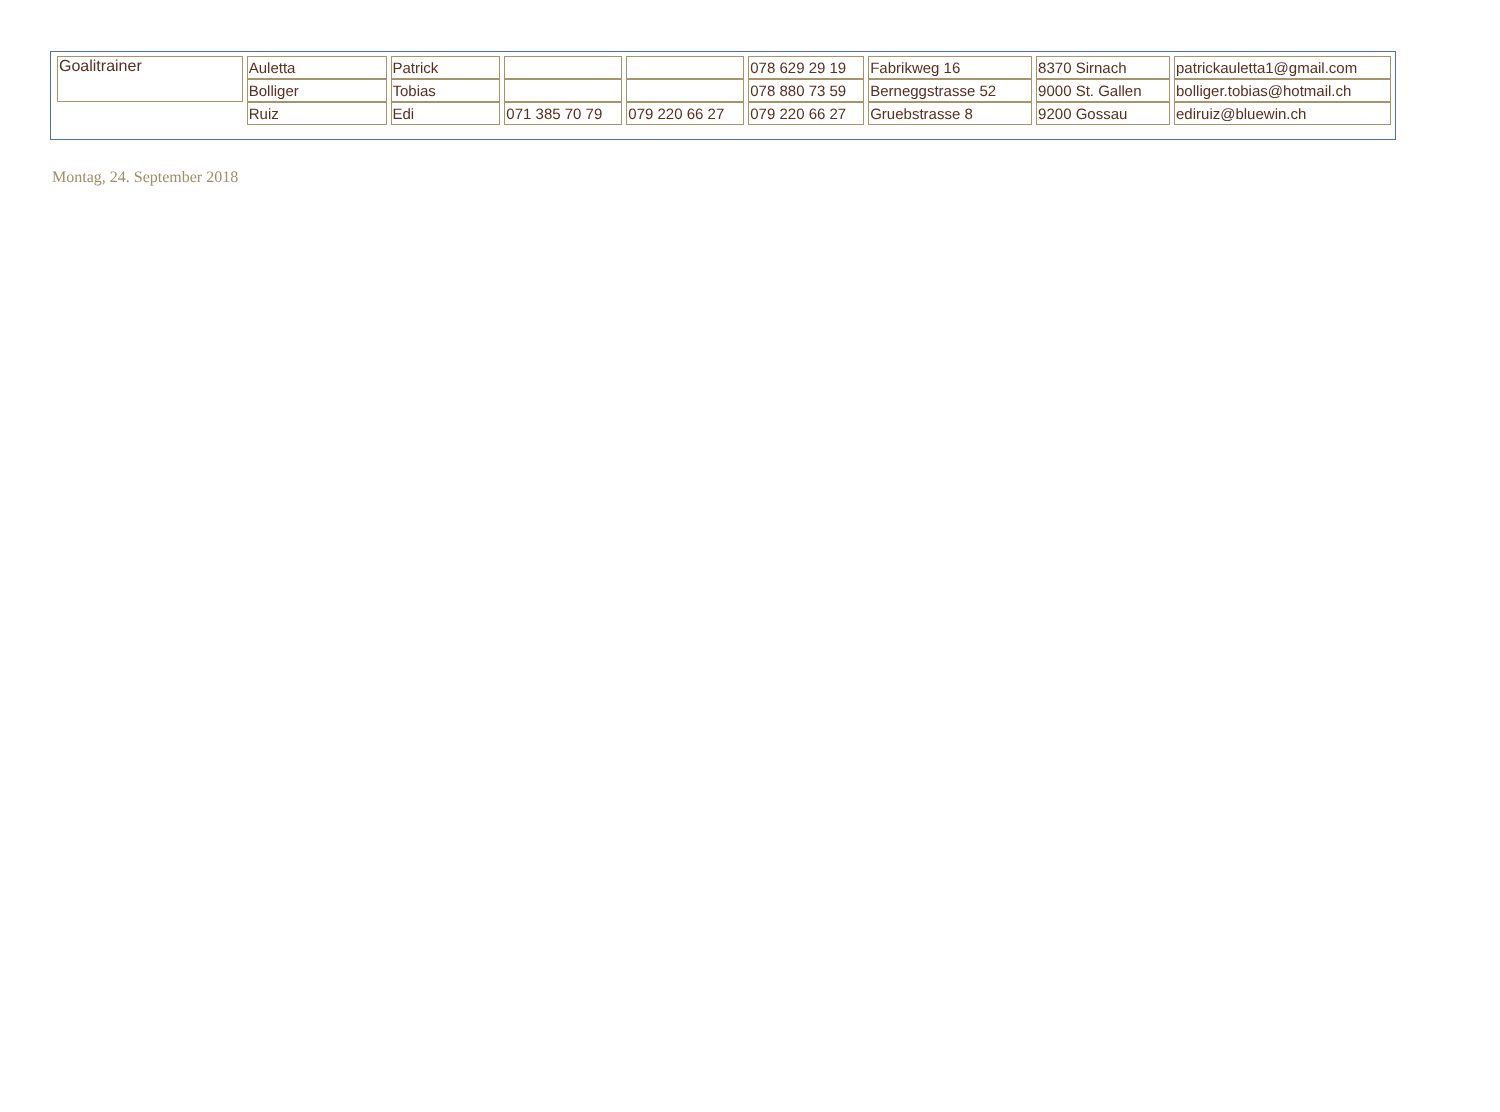| Goalitrainer | Auletta | Patrick | | | 078 629 29 19 | Fabrikweg 16 | 8370 Sirnach | patrickauletta1@gmail.com |
| | Bolliger | Tobias | | | 078 880 73 59 | Berneggstrasse 52 | 9000 St. Gallen | bolliger.tobias@hotmail.ch |
| | Ruiz | Edi | 071 385 70 79 | 079 220 66 27 | 079 220 66 27 | Gruebstrasse 8 | 9200 Gossau | ediruiz@bluewin.ch |
Montag, 24. September 2018